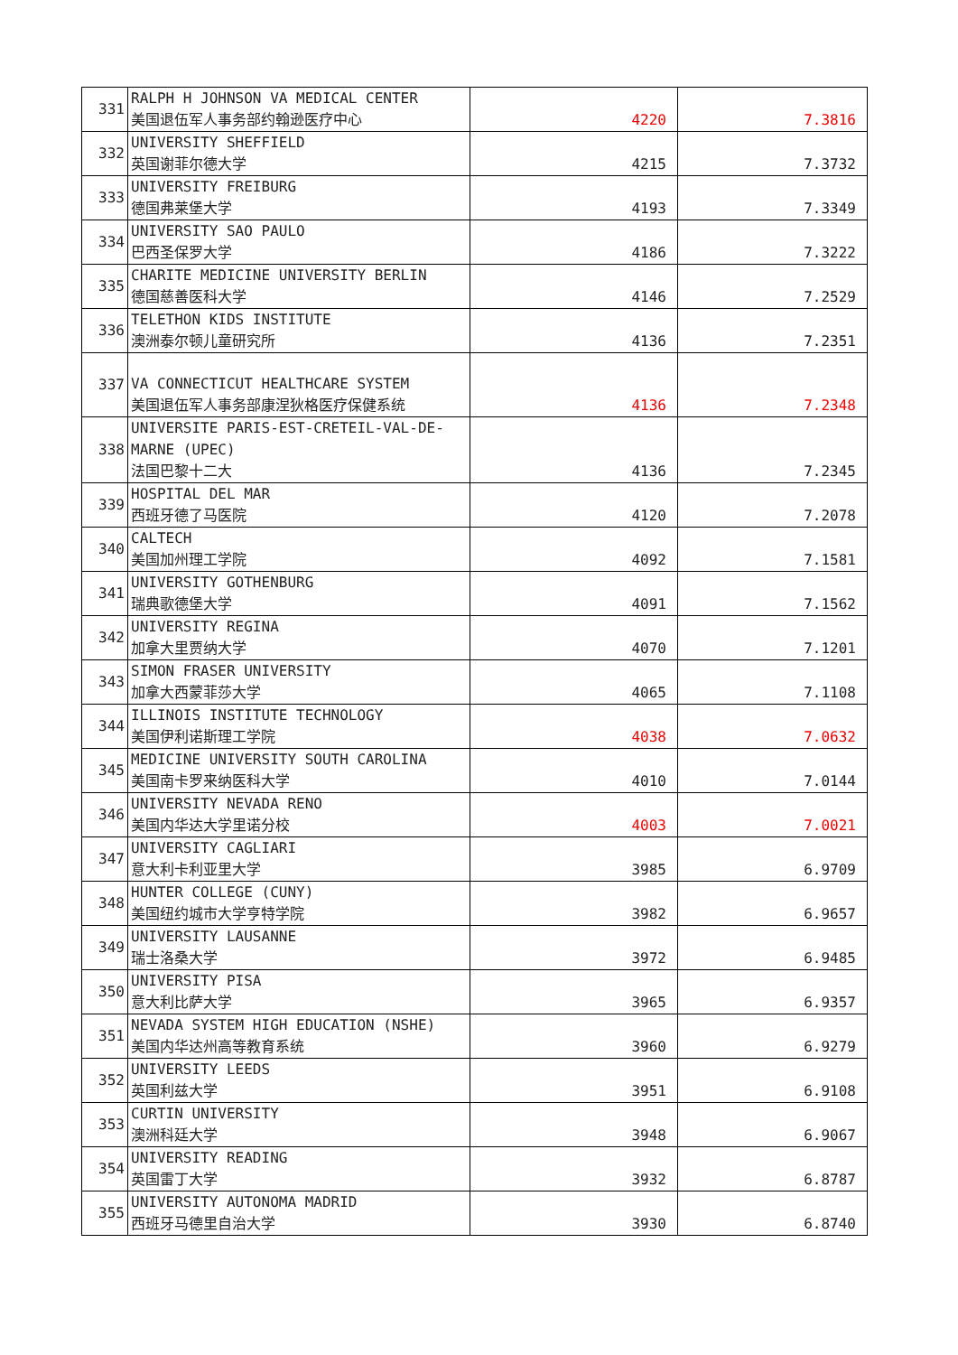| 331 | RALPH H JOHNSON VA MEDICAL CENTER 美国退伍军人事务部约翰逊医疗中心 | 4220 | 7.3816 |
| 332 | UNIVERSITY SHEFFIELD 英国谢菲尔德大学 | 4215 | 7.3732 |
| 333 | UNIVERSITY FREIBURG 德国弗莱堡大学 | 4193 | 7.3349 |
| 334 | UNIVERSITY SAO PAULO 巴西圣保罗大学 | 4186 | 7.3222 |
| 335 | CHARITE MEDICINE UNIVERSITY BERLIN 德国慈善医科大学 | 4146 | 7.2529 |
| 336 | TELETHON KIDS INSTITUTE 澳洲泰尔顿儿童研究所 | 4136 | 7.2351 |
| 337 | VA CONNECTICUT HEALTHCARE SYSTEM 美国退伍军人事务部康涅狄格医疗保健系统 | 4136 | 7.2348 |
| 338 | UNIVERSITE PARIS-EST-CRETEIL-VAL-DE-MARNE (UPEC) 法国巴黎十二大 | 4136 | 7.2345 |
| 339 | HOSPITAL DEL MAR 西班牙德了马医院 | 4120 | 7.2078 |
| 340 | CALTECH 美国加州理工学院 | 4092 | 7.1581 |
| 341 | UNIVERSITY GOTHENBURG 瑞典歌德堡大学 | 4091 | 7.1562 |
| 342 | UNIVERSITY REGINA 加拿大里贾纳大学 | 4070 | 7.1201 |
| 343 | SIMON FRASER UNIVERSITY 加拿大西蒙菲莎大学 | 4065 | 7.1108 |
| 344 | ILLINOIS INSTITUTE TECHNOLOGY 美国伊利诺斯理工学院 | 4038 | 7.0632 |
| 345 | MEDICINE UNIVERSITY SOUTH CAROLINA 美国南卡罗来纳医科大学 | 4010 | 7.0144 |
| 346 | UNIVERSITY NEVADA RENO 美国内华达大学里诺分校 | 4003 | 7.0021 |
| 347 | UNIVERSITY CAGLIARI 意大利卡利亚里大学 | 3985 | 6.9709 |
| 348 | HUNTER COLLEGE (CUNY) 美国纽约城市大学亨特学院 | 3982 | 6.9657 |
| 349 | UNIVERSITY LAUSANNE 瑞士洛桑大学 | 3972 | 6.9485 |
| 350 | UNIVERSITY PISA 意大利比萨大学 | 3965 | 6.9357 |
| 351 | NEVADA SYSTEM HIGH EDUCATION (NSHE) 美国内华达州高等教育系统 | 3960 | 6.9279 |
| 352 | UNIVERSITY LEEDS 英国利兹大学 | 3951 | 6.9108 |
| 353 | CURTIN UNIVERSITY 澳洲科廷大学 | 3948 | 6.9067 |
| 354 | UNIVERSITY READING 英国雷丁大学 | 3932 | 6.8787 |
| 355 | UNIVERSITY AUTONOMA MADRID 西班牙马德里自治大学 | 3930 | 6.8740 |